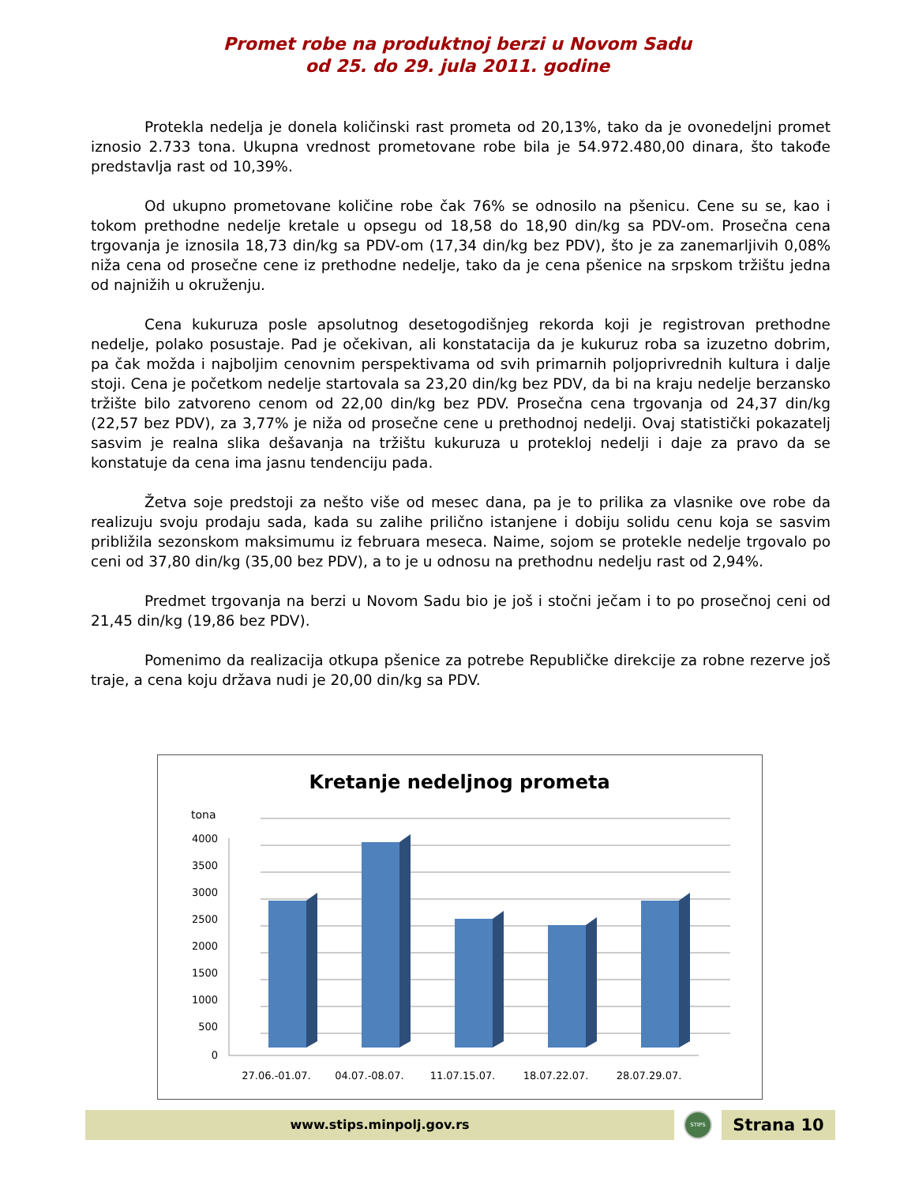Promet robe na produktnoj berzi u Novom Sadu
od 25. do 29. jula 2011. godine
Protekla nedelja je donela količinski rast prometa od 20,13%, tako da je ovonedeljni promet iznosio 2.733 tona. Ukupna vrednost prometovane robe bila je 54.972.480,00 dinara, što takođe predstavlja rast od 10,39%.
Od ukupno prometovane količine robe čak 76% se odnosilo na pšenicu. Cene su se, kao i tokom prethodne nedelje kretale u opsegu od 18,58 do 18,90 din/kg sa PDV-om. Prosečna cena trgovanja je iznosila 18,73 din/kg sa PDV-om (17,34 din/kg bez PDV), što je za zanemarljivih 0,08% niža cena od prosečne cene iz prethodne nedelje, tako da je cena pšenice na srpskom tržištu jedna od najnižih u okruženju.
Cena kukuruza posle apsolutnog desetogodišnjeg rekorda koji je registrovan prethodne nedelje, polako posustaje. Pad je očekivan, ali konstatacija da je kukuruz roba sa izuzetno dobrim, pa čak možda i najboljim cenovnim perspektivama od svih primarnih poljoprivrednih kultura i dalje stoji. Cena je početkom nedelje startovala sa 23,20 din/kg bez PDV, da bi na kraju nedelje berzansko tržište bilo zatvoreno cenom od 22,00 din/kg bez PDV. Prosečna cena trgovanja od 24,37 din/kg (22,57 bez PDV), za 3,77% je niža od prosečne cene u prethodnoj nedelji. Ovaj statistički pokazatelj sasvim je realna slika dešavanja na tržištu kukuruza u protekloj nedelji i daje za pravo da se konstatuje da cena ima jasnu tendenciju pada.
Žetva soje predstoji za nešto više od mesec dana, pa je to prilika za vlasnike ove robe da realizuju svoju prodaju sada, kada su zalihe prilično istanjene i dobiju solidu cenu koja se sasvim približila sezonskom maksimumu iz februara meseca. Naime, sojom se protekle nedelje trgovalo po ceni od 37,80 din/kg (35,00 bez PDV), a to je u odnosu na prethodnu nedelju rast od 2,94%.
Predmet trgovanja na berzi u Novom Sadu bio je još i stočni ječam i to po prosečnoj ceni od 21,45 din/kg (19,86 bez PDV).
Pomenimo da realizacija otkupa pšenice za potrebe Republičke direkcije za robne rezerve još traje, a cena koju država nudi je 20,00 din/kg sa PDV.
Kretanje nedeljnog prometa
tona
4000
3500
3000
2500
2000
1500
1000
500
0
27.06.-01.07.
04.07.-08.07.
11.07.15.07.
18.07.22.07.
28.07.29.07.
www.stips.minpolj.gov.rs
STIPS
Strana 10